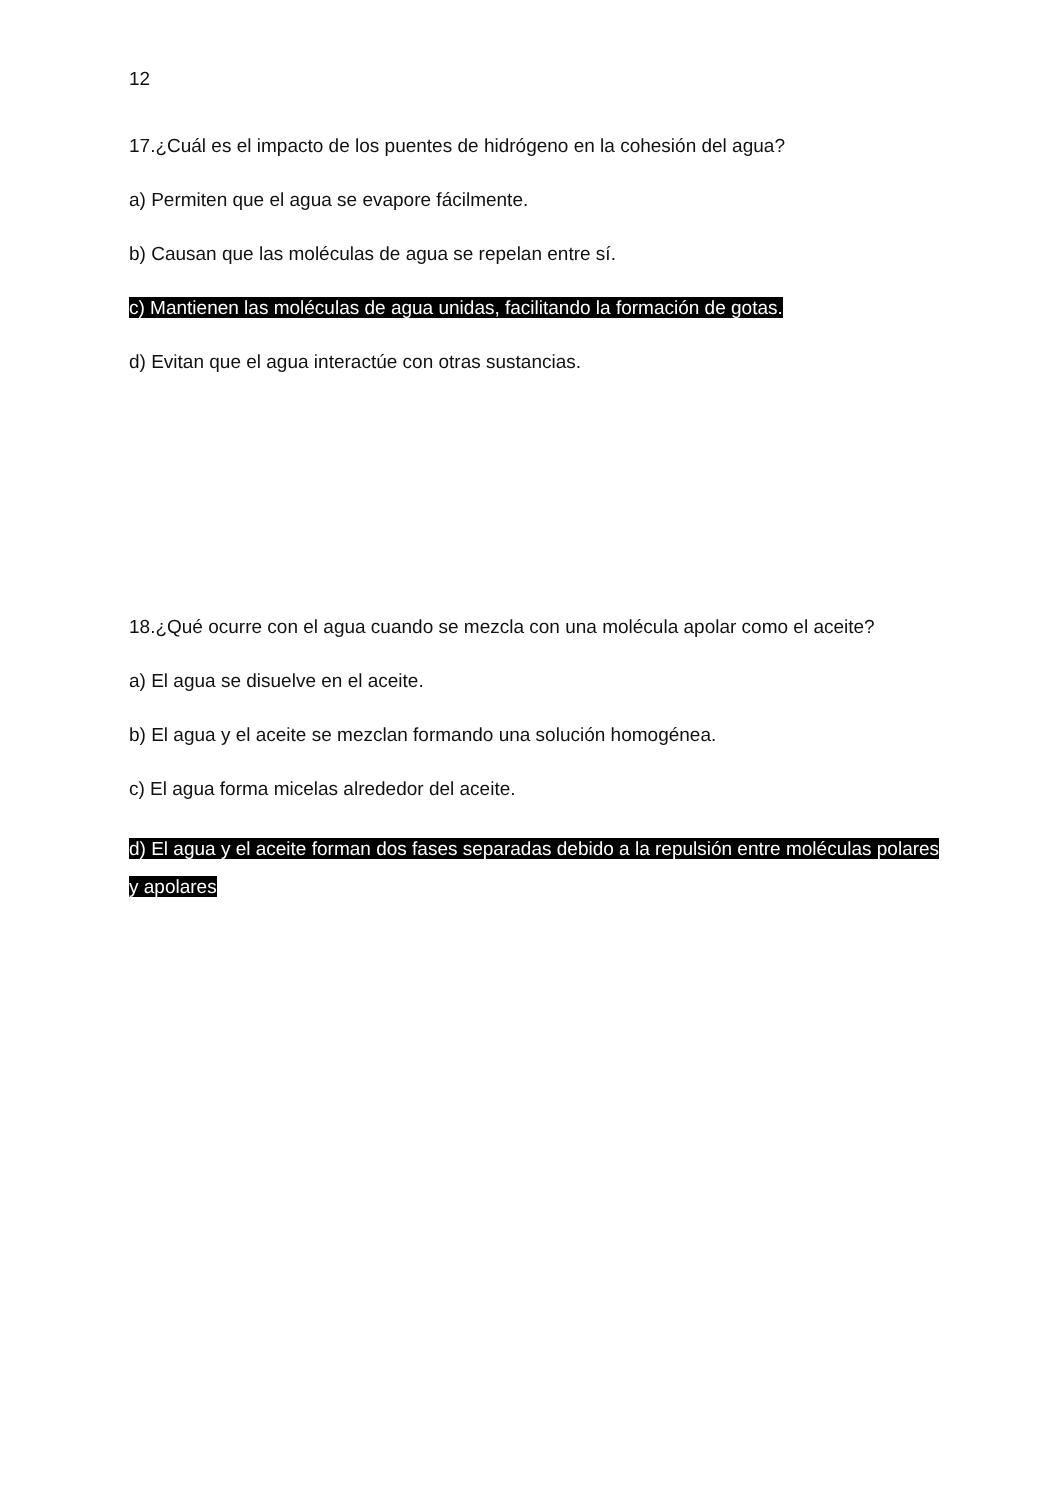12
17.¿Cuál es el impacto de los puentes de hidrógeno en la cohesión del agua?
a) Permiten que el agua se evapore fácilmente.
b) Causan que las moléculas de agua se repelan entre sí.
c) Mantienen las moléculas de agua unidas, facilitando la formación de gotas.
d) Evitan que el agua interactúe con otras sustancias.
18.¿Qué ocurre con el agua cuando se mezcla con una molécula apolar como el aceite?
a) El agua se disuelve en el aceite.
b) El agua y el aceite se mezclan formando una solución homogénea.
c) El agua forma micelas alrededor del aceite.
d) El agua y el aceite forman dos fases separadas debido a la repulsión entre moléculas polares y apolares